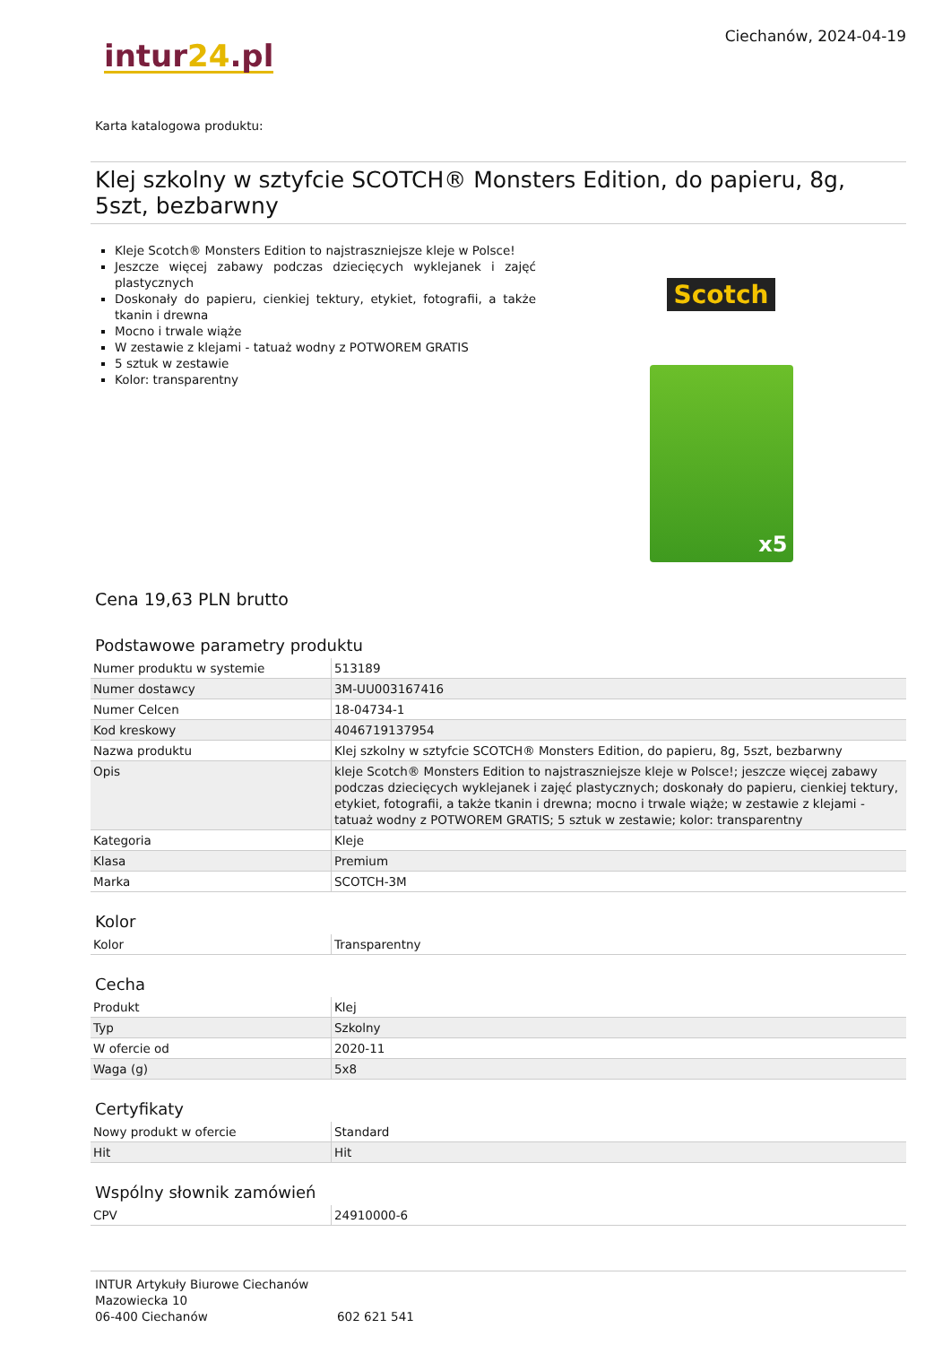intur24.pl
Ciechanów, 2024-04-19
Karta katalogowa produktu:
Klej szkolny w sztyfcie SCOTCH® Monsters Edition, do papieru, 8g, 5szt, bezbarwny
Kleje Scotch® Monsters Edition to najstraszniejsze kleje w Polsce!
Jeszcze więcej zabawy podczas dziecięcych wyklejanek i zajęć plastycznych
Doskonały do papieru, cienkiej tektury, etykiet, fotografii, a także tkanin i drewna
Mocno i trwale wiąże
W zestawie z klejami - tatuaż wodny z POTWOREM GRATIS
5 sztuk w zestawie
Kolor: transparentny
Scotch
x5
Cena 19,63 PLN brutto
Podstawowe parametry produktu
| Numer produktu w systemie | 513189 |
| Numer dostawcy | 3M-UU003167416 |
| Numer Celcen | 18-04734-1 |
| Kod kreskowy | 4046719137954 |
| Nazwa produktu | Klej szkolny w sztyfcie SCOTCH® Monsters Edition, do papieru, 8g, 5szt, bezbarwny |
| Opis | kleje Scotch® Monsters Edition to najstraszniejsze kleje w Polsce!; jeszcze więcej zabawy podczas dziecięcych wyklejanek i zajęć plastycznych; doskonały do papieru, cienkiej tektury, etykiet, fotografii, a także tkanin i drewna; mocno i trwale wiąże; w zestawie z klejami - tatuaż wodny z POTWOREM GRATIS; 5 sztuk w zestawie; kolor: transparentny |
| Kategoria | Kleje |
| Klasa | Premium |
| Marka | SCOTCH-3M |
Kolor
| Kolor | Transparentny |
Cecha
| Produkt | Klej |
| Typ | Szkolny |
| W ofercie od | 2020-11 |
| Waga (g) | 5x8 |
Certyfikaty
| Nowy produkt w ofercie | Standard |
| Hit | Hit |
Wspólny słownik zamówień
| CPV | 24910000-6 |
INTUR Artykuły Biurowe Ciechanów
Mazowiecka 10
06-400 Ciechanów
602 621 541